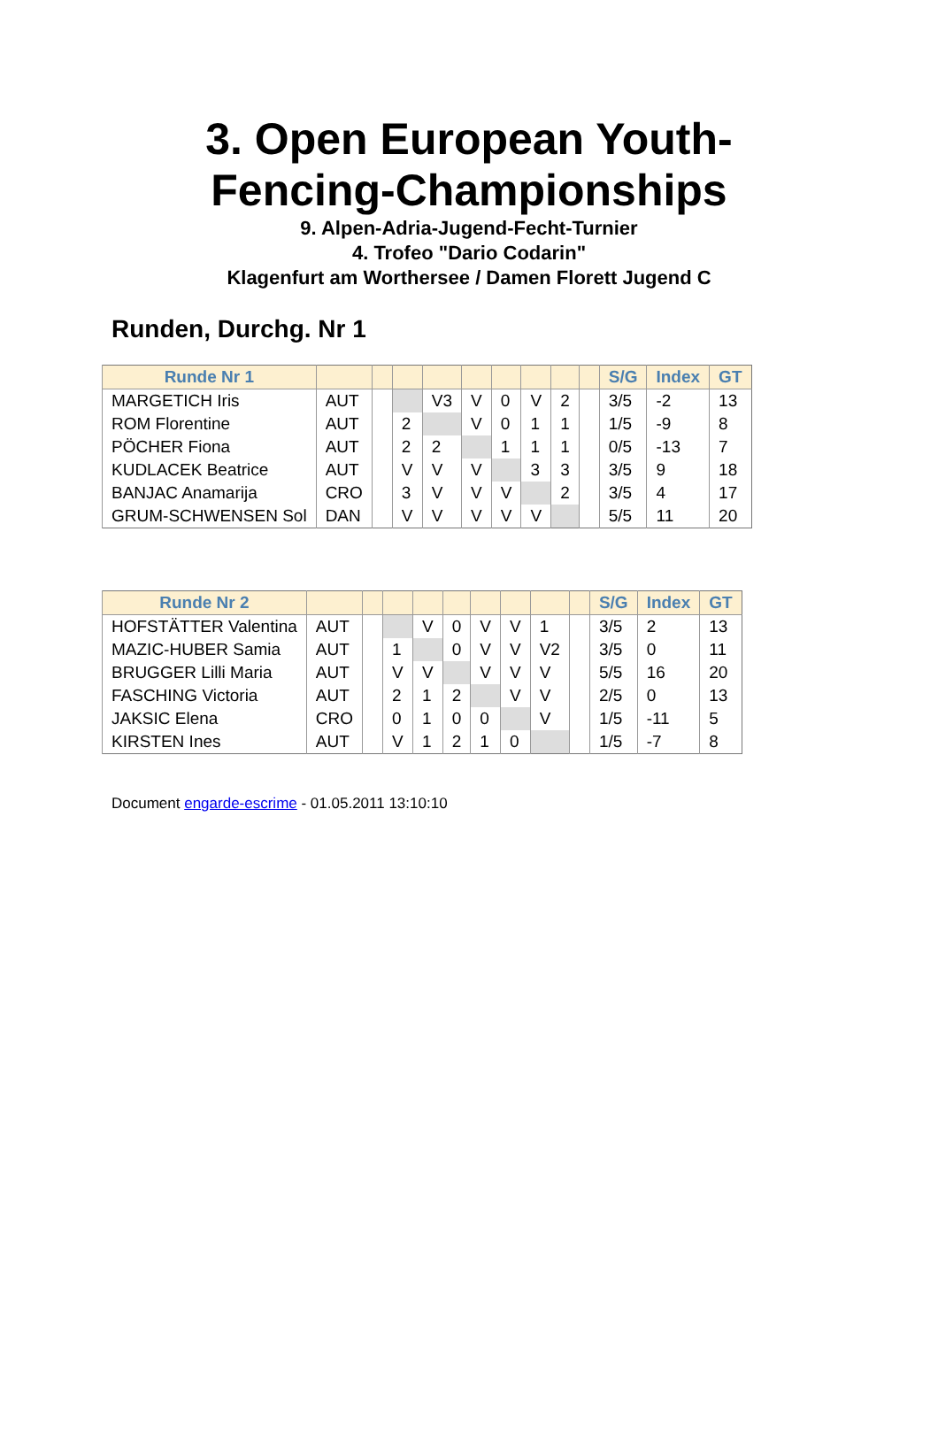3. Open European Youth-
Fencing-Championships
9. Alpen-Adria-Jugend-Fecht-Turnier
4. Trofeo "Dario Codarin"
Klagenfurt am Worthersee / Damen Florett Jugend C
Runden, Durchg. Nr 1
| Runde Nr 1 | | | | | | | | | | S/G | Index | GT |
| --- | --- | --- | --- | --- | --- | --- | --- | --- | --- | --- | --- | --- |
| MARGETICH Iris | AUT | | | V3 | V | 0 | V | 2 | | 3/5 | -2 | 13 |
| ROM Florentine | AUT | | 2 | | V | 0 | 1 | 1 | | 1/5 | -9 | 8 |
| PÖCHER Fiona | AUT | | 2 | 2 | | 1 | 1 | 1 | | 0/5 | -13 | 7 |
| KUDLACEK Beatrice | AUT | | V | V | V | | 3 | 3 | | 3/5 | 9 | 18 |
| BANJAC Anamarija | CRO | | 3 | V | V | V | | 2 | | 3/5 | 4 | 17 |
| GRUM-SCHWENSEN Sol | DAN | | V | V | V | V | V | | | 5/5 | 11 | 20 |
| Runde Nr 2 | | | | | | | | | | S/G | Index | GT |
| --- | --- | --- | --- | --- | --- | --- | --- | --- | --- | --- | --- | --- |
| HOFSTÄTTER Valentina | AUT | | | V | 0 | V | V | 1 | | 3/5 | 2 | 13 |
| MAZIC-HUBER Samia | AUT | | 1 | | 0 | V | V | V2 | | 3/5 | 0 | 11 |
| BRUGGER Lilli Maria | AUT | | V | V | | V | V | V | | 5/5 | 16 | 20 |
| FASCHING Victoria | AUT | | 2 | 1 | 2 | | V | V | | 2/5 | 0 | 13 |
| JAKSIC Elena | CRO | | 0 | 1 | 0 | 0 | | V | | 1/5 | -11 | 5 |
| KIRSTEN Ines | AUT | | V | 1 | 2 | 1 | 0 | | | 1/5 | -7 | 8 |
Document engarde-escrime - 01.05.2011 13:10:10